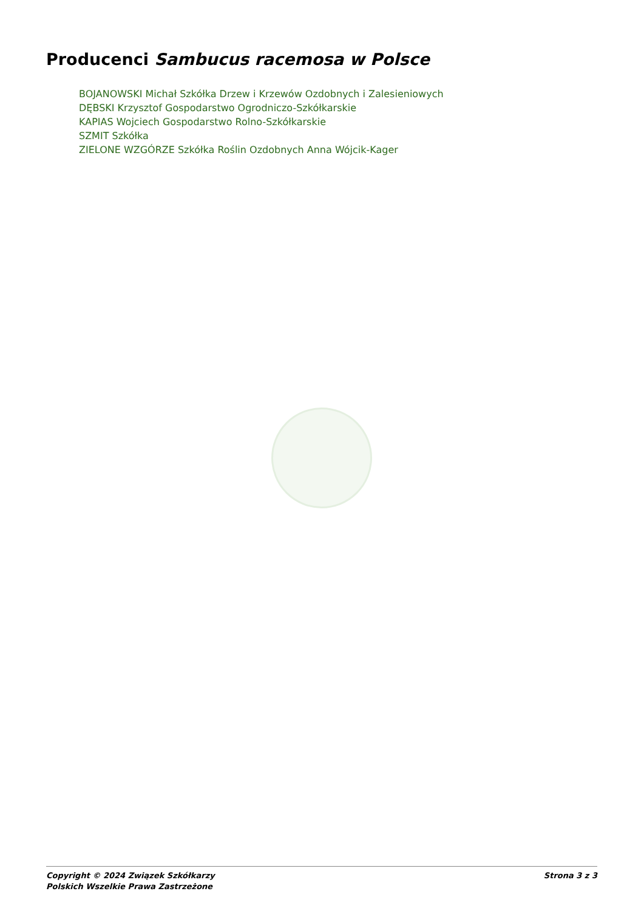Producenci Sambucus racemosa w Polsce
BOJANOWSKI Michał Szkółka Drzew i Krzewów Ozdobnych i Zalesieniowych
DĘBSKI Krzysztof Gospodarstwo Ogrodniczo-Szkółkarskie
KAPIAS Wojciech Gospodarstwo Rolno-Szkółkarskie
SZMIT Szkółka
ZIELONE WZGÓRZE Szkółka Roślin Ozdobnych Anna Wójcik-Kager
Copyright © 2024 Związek Szkółkarzy
Polskich Wszelkie Prawa Zastrzeżone
Strona 3 z 3